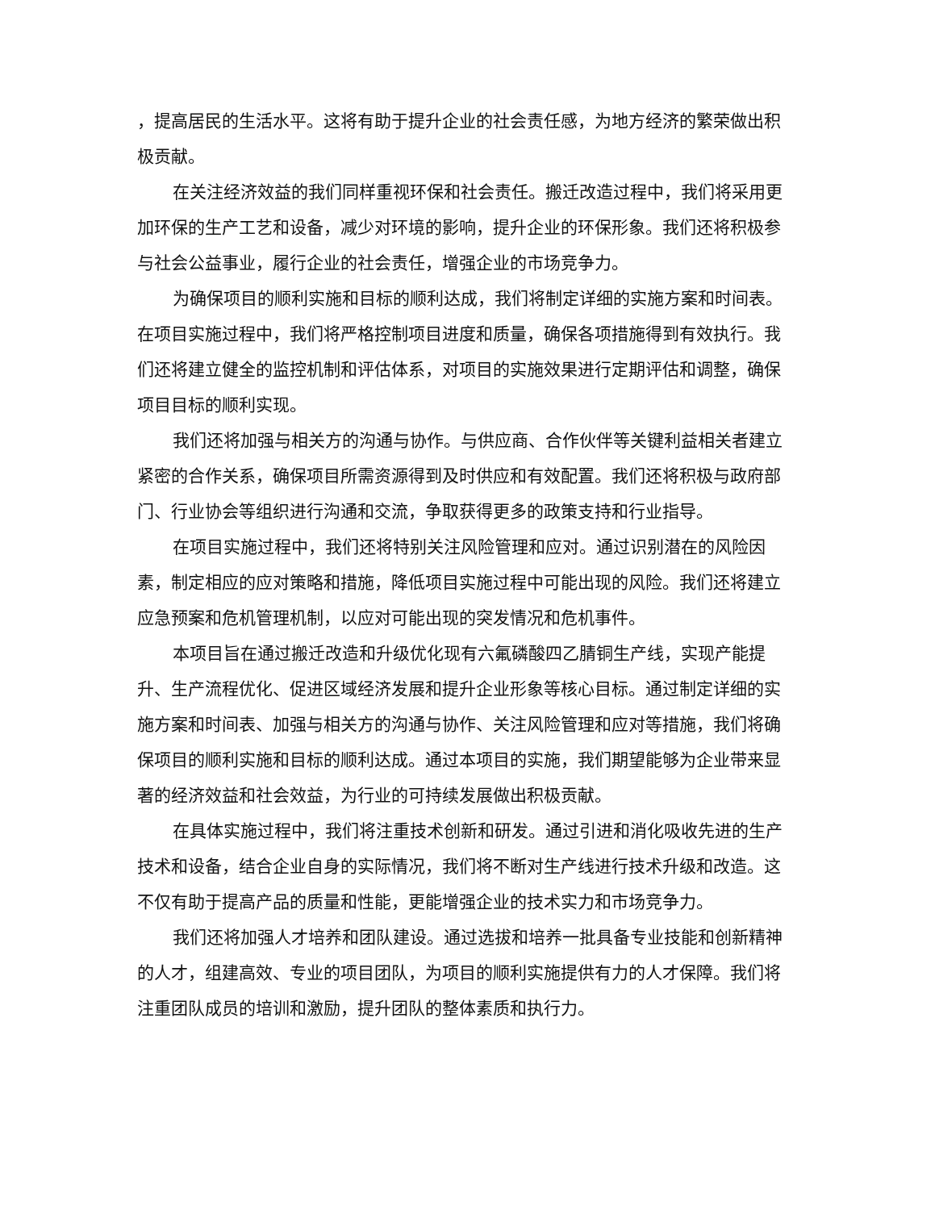，提高居民的生活水平。这将有助于提升企业的社会责任感，为地方经济的繁荣做出积极贡献。
在关注经济效益的我们同样重视环保和社会责任。搬迁改造过程中，我们将采用更加环保的生产工艺和设备，减少对环境的影响，提升企业的环保形象。我们还将积极参与社会公益事业，履行企业的社会责任，增强企业的市场竞争力。
为确保项目的顺利实施和目标的顺利达成，我们将制定详细的实施方案和时间表。在项目实施过程中，我们将严格控制项目进度和质量，确保各项措施得到有效执行。我们还将建立健全的监控机制和评估体系，对项目的实施效果进行定期评估和调整，确保项目目标的顺利实现。
我们还将加强与相关方的沟通与协作。与供应商、合作伙伴等关键利益相关者建立紧密的合作关系，确保项目所需资源得到及时供应和有效配置。我们还将积极与政府部门、行业协会等组织进行沟通和交流，争取获得更多的政策支持和行业指导。
在项目实施过程中，我们还将特别关注风险管理和应对。通过识别潜在的风险因素，制定相应的应对策略和措施，降低项目实施过程中可能出现的风险。我们还将建立应急预案和危机管理机制，以应对可能出现的突发情况和危机事件。
本项目旨在通过搬迁改造和升级优化现有六氟磷酸四乙腈铜生产线，实现产能提升、生产流程优化、促进区域经济发展和提升企业形象等核心目标。通过制定详细的实施方案和时间表、加强与相关方的沟通与协作、关注风险管理和应对等措施，我们将确保项目的顺利实施和目标的顺利达成。通过本项目的实施，我们期望能够为企业带来显著的经济效益和社会效益，为行业的可持续发展做出积极贡献。
在具体实施过程中，我们将注重技术创新和研发。通过引进和消化吸收先进的生产技术和设备，结合企业自身的实际情况，我们将不断对生产线进行技术升级和改造。这不仅有助于提高产品的质量和性能，更能增强企业的技术实力和市场竞争力。
我们还将加强人才培养和团队建设。通过选拔和培养一批具备专业技能和创新精神的人才，组建高效、专业的项目团队，为项目的顺利实施提供有力的人才保障。我们将注重团队成员的培训和激励，提升团队的整体素质和执行力。